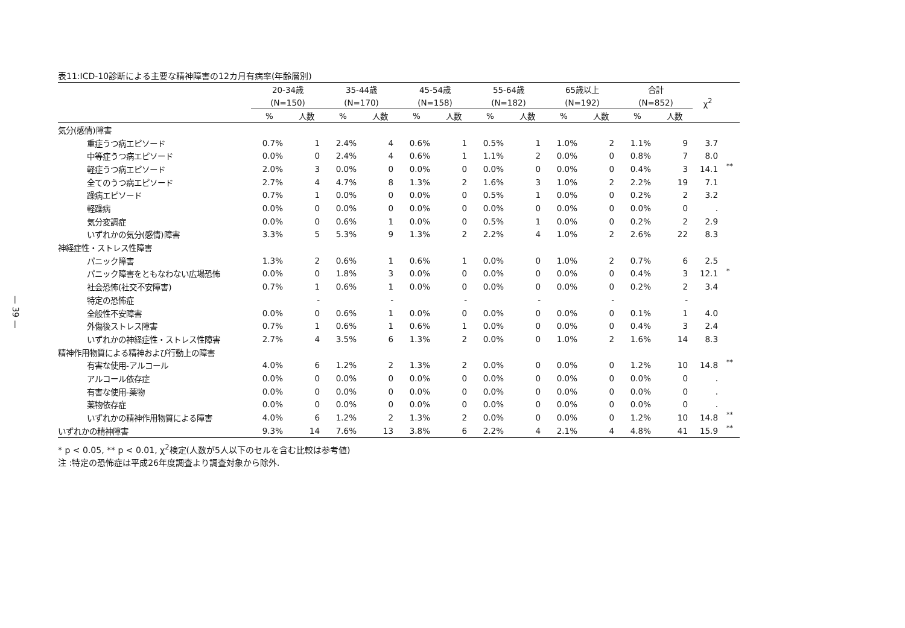— 39 —
表11:ICD-10診断による主要な精神障害の12カ月有病率(年齢層別)
| | 20-34歳 | | 35-44歳 | | 45-54歳 | | 55-64歳 | | 65歳以上 | | 合計 | | | |
| --- | --- | --- | --- | --- | --- | --- | --- | --- | --- | --- | --- | --- | --- | --- |
| | (N=150) | | (N=170) | | (N=158) | | (N=182) | | (N=192) | | (N=852) | | χ<sup>2</sup> | |
| | % | 人数 | % | 人数 | % | 人数 | % | 人数 | % | 人数 | % | 人数 | | |
| 気分(感情)障害 | | | | | | | | | | | | | | |
| 重症うつ病エピソード | 0.7% | 1 | 2.4% | 4 | 0.6% | 1 | 0.5% | 1 | 1.0% | 2 | 1.1% | 9 | 3.7 | |
| 中等症うつ病エピソード | 0.0% | 0 | 2.4% | 4 | 0.6% | 1 | 1.1% | 2 | 0.0% | 0 | 0.8% | 7 | 8.0 | |
| 軽症うつ病エピソード | 2.0% | 3 | 0.0% | 0 | 0.0% | 0 | 0.0% | 0 | 0.0% | 0 | 0.4% | 3 | 14.1 | ** |
| 全てのうつ病エピソード | 2.7% | 4 | 4.7% | 8 | 1.3% | 2 | 1.6% | 3 | 1.0% | 2 | 2.2% | 19 | 7.1 | |
| 躁病エピソード | 0.7% | 1 | 0.0% | 0 | 0.0% | 0 | 0.5% | 1 | 0.0% | 0 | 0.2% | 2 | 3.2 | |
| 軽躁病 | 0.0% | 0 | 0.0% | 0 | 0.0% | 0 | 0.0% | 0 | 0.0% | 0 | 0.0% | 0 | . | |
| 気分変調症 | 0.0% | 0 | 0.6% | 1 | 0.0% | 0 | 0.5% | 1 | 0.0% | 0 | 0.2% | 2 | 2.9 | |
| いずれかの気分(感情)障害 | 3.3% | 5 | 5.3% | 9 | 1.3% | 2 | 2.2% | 4 | 1.0% | 2 | 2.6% | 22 | 8.3 | |
| 神経症性・ストレス性障害 | | | | | | | | | | | | | | |
| パニック障害 | 1.3% | 2 | 0.6% | 1 | 0.6% | 1 | 0.0% | 0 | 1.0% | 2 | 0.7% | 6 | 2.5 | |
| パニック障害をともなわない広場恐怖 | 0.0% | 0 | 1.8% | 3 | 0.0% | 0 | 0.0% | 0 | 0.0% | 0 | 0.4% | 3 | 12.1 | * |
| 社会恐怖(社交不安障害) | 0.7% | 1 | 0.6% | 1 | 0.0% | 0 | 0.0% | 0 | 0.0% | 0 | 0.2% | 2 | 3.4 | |
| 特定の恐怖症 | | - | | - | | - | | - | | - | | - | | |
| 全般性不安障害 | 0.0% | 0 | 0.6% | 1 | 0.0% | 0 | 0.0% | 0 | 0.0% | 0 | 0.1% | 1 | 4.0 | |
| 外傷後ストレス障害 | 0.7% | 1 | 0.6% | 1 | 0.6% | 1 | 0.0% | 0 | 0.0% | 0 | 0.4% | 3 | 2.4 | |
| いずれかの神経症性・ストレス性障害 | 2.7% | 4 | 3.5% | 6 | 1.3% | 2 | 0.0% | 0 | 1.0% | 2 | 1.6% | 14 | 8.3 | |
| 精神作用物質による精神および行動上の障害 | | | | | | | | | | | | | | |
| 有害な使用-アルコール | 4.0% | 6 | 1.2% | 2 | 1.3% | 2 | 0.0% | 0 | 0.0% | 0 | 1.2% | 10 | 14.8 | ** |
| アルコール依存症 | 0.0% | 0 | 0.0% | 0 | 0.0% | 0 | 0.0% | 0 | 0.0% | 0 | 0.0% | 0 | . | |
| 有害な使用-薬物 | 0.0% | 0 | 0.0% | 0 | 0.0% | 0 | 0.0% | 0 | 0.0% | 0 | 0.0% | 0 | . | |
| 薬物依存症 | 0.0% | 0 | 0.0% | 0 | 0.0% | 0 | 0.0% | 0 | 0.0% | 0 | 0.0% | 0 | . | |
| いずれかの精神作用物質による障害 | 4.0% | 6 | 1.2% | 2 | 1.3% | 2 | 0.0% | 0 | 0.0% | 0 | 1.2% | 10 | 14.8 | ** |
| いずれかの精神障害 | 9.3% | 14 | 7.6% | 13 | 3.8% | 6 | 2.2% | 4 | 2.1% | 4 | 4.8% | 41 | 15.9 | ** |
* p < 0.05, ** p < 0.01, χ<sup>2</sup>検定(人数が5人以下のセルを含む比較は参考値)
注 :特定の恐怖症は平成26年度調査より調査対象から除外.